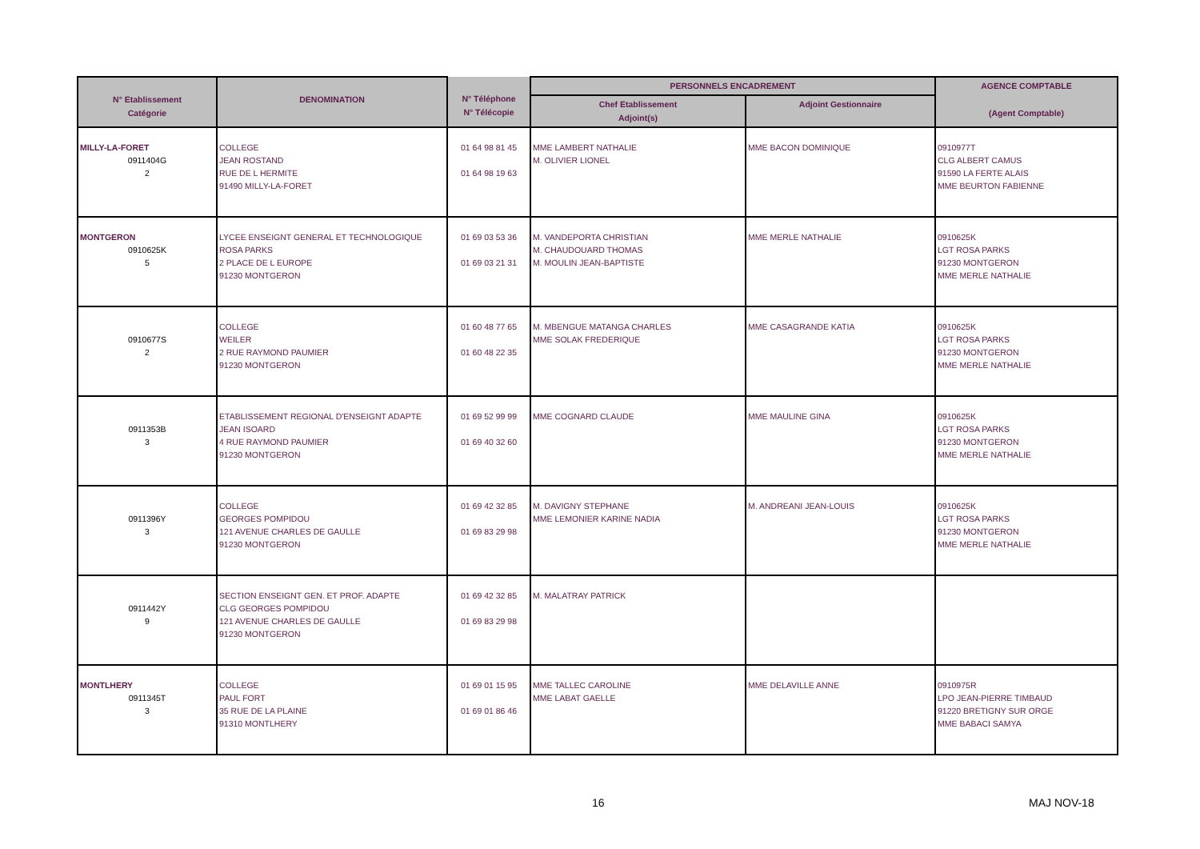| N° Etablissement Catégorie | DENOMINATION | N° Téléphone N° Télécopie | PERSONNELS ENCADREMENT | | AGENCE COMPTABLE (Agent Comptable) |
| --- | --- | --- | --- | --- | --- |
| | | | Chef Etablissement Adjoint(s) | Adjoint Gestionnaire | |
| MILLY-LA-FORET 0911404G 2 | COLLEGE JEAN ROSTAND RUE DE L HERMITE 91490 MILLY-LA-FORET | 01 64 98 81 45 01 64 98 19 63 | MME LAMBERT NATHALIE M. OLIVIER LIONEL | MME BACON DOMINIQUE | 0910977T CLG ALBERT CAMUS 91590 LA FERTE ALAIS MME BEURTON FABIENNE |
| MONTGERON 0910625K 5 | LYCEE ENSEIGNT GENERAL ET TECHNOLOGIQUE ROSA PARKS 2 PLACE DE L EUROPE 91230 MONTGERON | 01 69 03 53 36 01 69 03 21 31 | M. VANDEPORTA CHRISTIAN M. CHAUDOUARD THOMAS M. MOULIN JEAN-BAPTISTE | MME MERLE NATHALIE | 0910625K LGT ROSA PARKS 91230 MONTGERON MME MERLE NATHALIE |
| 0910677S 2 | COLLEGE WEILER 2 RUE RAYMOND PAUMIER 91230 MONTGERON | 01 60 48 77 65 01 60 48 22 35 | M. MBENGUE MATANGA CHARLES MME SOLAK FREDERIQUE | MME CASAGRANDE KATIA | 0910625K LGT ROSA PARKS 91230 MONTGERON MME MERLE NATHALIE |
| 0911353B 3 | ETABLISSEMENT REGIONAL D'ENSEIGNT ADAPTE JEAN ISOARD 4 RUE RAYMOND PAUMIER 91230 MONTGERON | 01 69 52 99 99 01 69 40 32 60 | MME COGNARD CLAUDE | MME MAULINE GINA | 0910625K LGT ROSA PARKS 91230 MONTGERON MME MERLE NATHALIE |
| 0911396Y 3 | COLLEGE GEORGES POMPIDOU 121 AVENUE CHARLES DE GAULLE 91230 MONTGERON | 01 69 42 32 85 01 69 83 29 98 | M. DAVIGNY STEPHANE MME LEMONIER KARINE NADIA | M. ANDREANI JEAN-LOUIS | 0910625K LGT ROSA PARKS 91230 MONTGERON MME MERLE NATHALIE |
| 0911442Y 9 | SECTION ENSEIGNT GEN. ET PROF. ADAPTE CLG GEORGES POMPIDOU 121 AVENUE CHARLES DE GAULLE 91230 MONTGERON | 01 69 42 32 85 01 69 83 29 98 | M. MALATRAY PATRICK | | |
| MONTLHERY 0911345T 3 | COLLEGE PAUL FORT 35 RUE DE LA PLAINE 91310 MONTLHERY | 01 69 01 15 95 01 69 01 86 46 | MME TALLEC CAROLINE MME LABAT GAELLE | MME DELAVILLE ANNE | 0910975R LPO JEAN-PIERRE TIMBAUD 91220 BRETIGNY SUR ORGE MME BABACI SAMYA |
16 MAJ NOV-18